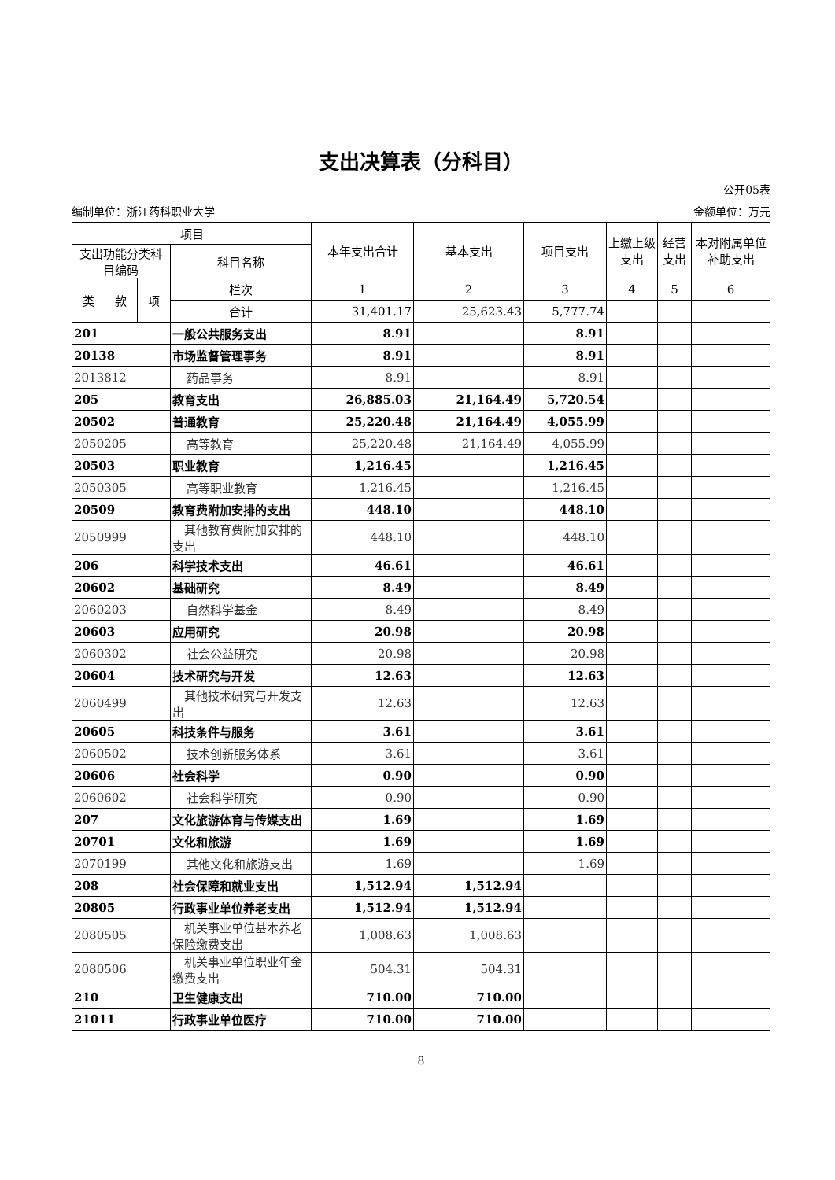支出决算表（分科目）
公开05表
编制单位：浙江药科职业大学 金额单位：万元
| 项目 | | | | 本年支出合计 | 基本支出 | 项目支出 | 上缴上级支出 | 经营支出 | 本对附属单位补助支出 |
| --- | --- | --- | --- | --- | --- | --- | --- | --- | --- |
| 支出功能分类科目编码 | | | 科目名称 | | | | | | |
| 类 | 款 | 项 | 栏次 | 1 | 2 | 3 | 4 | 5 | 6 |
| | | | 合计 | 31,401.17 | 25,623.43 | 5,777.74 | | | |
| 201 | | | 一般公共服务支出 | 8.91 | | 8.91 | | | |
| 20138 | | | 市场监督管理事务 | 8.91 | | 8.91 | | | |
| 2013812 | | | 药品事务 | 8.91 | | 8.91 | | | |
| 205 | | | 教育支出 | 26,885.03 | 21,164.49 | 5,720.54 | | | |
| 20502 | | | 普通教育 | 25,220.48 | 21,164.49 | 4,055.99 | | | |
| 2050205 | | | 高等教育 | 25,220.48 | 21,164.49 | 4,055.99 | | | |
| 20503 | | | 职业教育 | 1,216.45 | | 1,216.45 | | | |
| 2050305 | | | 高等职业教育 | 1,216.45 | | 1,216.45 | | | |
| 20509 | | | 教育费附加安排的支出 | 448.10 | | 448.10 | | | |
| 2050999 | | | 其他教育费附加安排的支出 | 448.10 | | 448.10 | | | |
| 206 | | | 科学技术支出 | 46.61 | | 46.61 | | | |
| 20602 | | | 基础研究 | 8.49 | | 8.49 | | | |
| 2060203 | | | 自然科学基金 | 8.49 | | 8.49 | | | |
| 20603 | | | 应用研究 | 20.98 | | 20.98 | | | |
| 2060302 | | | 社会公益研究 | 20.98 | | 20.98 | | | |
| 20604 | | | 技术研究与开发 | 12.63 | | 12.63 | | | |
| 2060499 | | | 其他技术研究与开发支出 | 12.63 | | 12.63 | | | |
| 20605 | | | 科技条件与服务 | 3.61 | | 3.61 | | | |
| 2060502 | | | 技术创新服务体系 | 3.61 | | 3.61 | | | |
| 20606 | | | 社会科学 | 0.90 | | 0.90 | | | |
| 2060602 | | | 社会科学研究 | 0.90 | | 0.90 | | | |
| 207 | | | 文化旅游体育与传媒支出 | 1.69 | | 1.69 | | | |
| 20701 | | | 文化和旅游 | 1.69 | | 1.69 | | | |
| 2070199 | | | 其他文化和旅游支出 | 1.69 | | 1.69 | | | |
| 208 | | | 社会保障和就业支出 | 1,512.94 | 1,512.94 | | | | |
| 20805 | | | 行政事业单位养老支出 | 1,512.94 | 1,512.94 | | | | |
| 2080505 | | | 机关事业单位基本养老保险缴费支出 | 1,008.63 | 1,008.63 | | | | |
| 2080506 | | | 机关事业单位职业年金缴费支出 | 504.31 | 504.31 | | | | |
| 210 | | | 卫生健康支出 | 710.00 | 710.00 | | | | |
| 21011 | | | 行政事业单位医疗 | 710.00 | 710.00 | | | | |
8